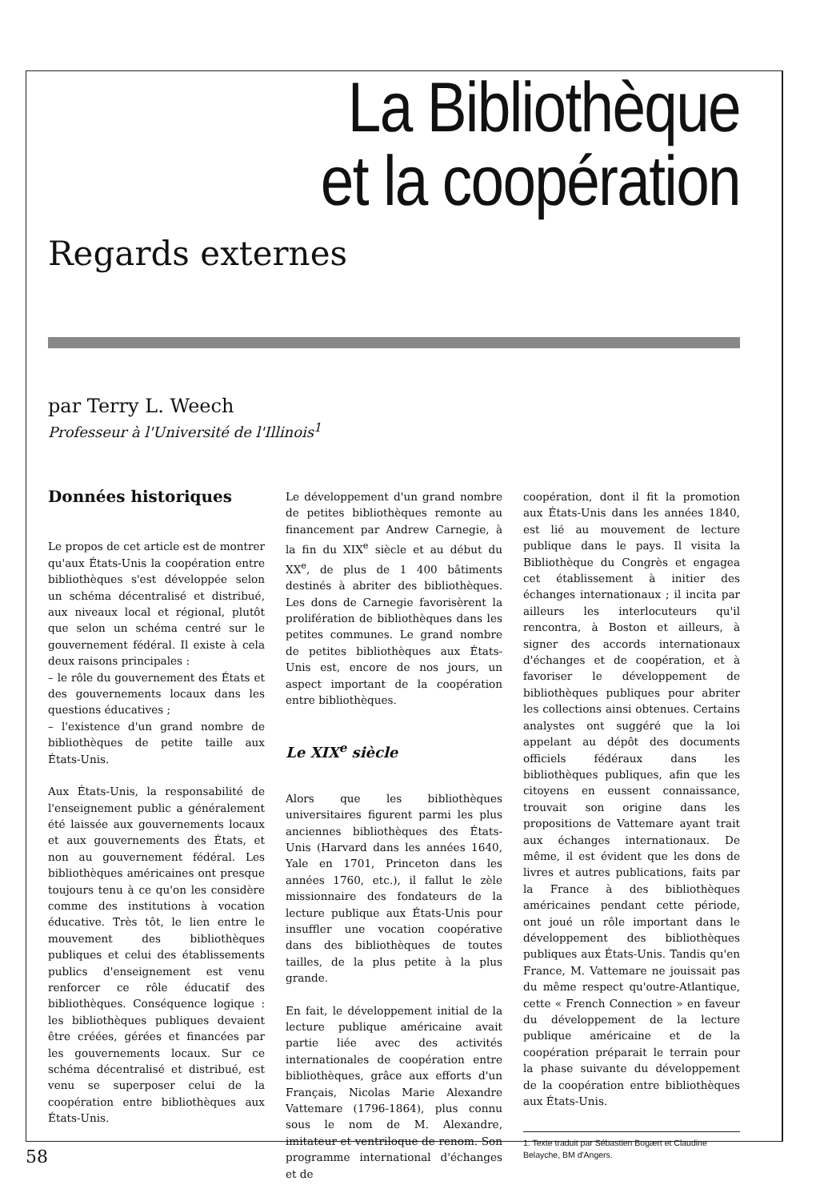La Bibliothèque
et la coopération
Regards externes
par Terry L. Weech
Professeur à l'Université de l'Illinois<sup>1</sup>
Données historiques
Le propos de cet article est de montrer qu'aux États-Unis la coopération entre bibliothèques s'est développée selon un schéma décentralisé et distribué, aux niveaux local et régional, plutôt que selon un schéma centré sur le gouvernement fédéral. Il existe à cela deux raisons principales :
– le rôle du gouvernement des États et des gouvernements locaux dans les questions éducatives ;
– l'existence d'un grand nombre de bibliothèques de petite taille aux États-Unis.
Aux États-Unis, la responsabilité de l'enseignement public a généralement été laissée aux gouvernements locaux et aux gouvernements des États, et non au gouvernement fédéral. Les bibliothèques américaines ont presque toujours tenu à ce qu'on les considère comme des institutions à vocation éducative. Très tôt, le lien entre le mouvement des bibliothèques publiques et celui des établissements publics d'enseignement est venu renforcer ce rôle éducatif des bibliothèques. Conséquence logique : les bibliothèques publiques devaient être créées, gérées et financées par les gouvernements locaux. Sur ce schéma décentralisé et distribué, est venu se superposer celui de la coopération entre bibliothèques aux États-Unis.
Le développement d'un grand nombre de petites bibliothèques remonte au financement par Andrew Carnegie, à la fin du XIX<sup>e</sup> siècle et au début du XX<sup>e</sup>, de plus de 1 400 bâtiments destinés à abriter des bibliothèques. Les dons de Carnegie favorisèrent la prolifération de bibliothèques dans les petites communes. Le grand nombre de petites bibliothèques aux États-Unis est, encore de nos jours, un aspect important de la coopération entre bibliothèques.
Le XIX<sup>e</sup> siècle
Alors que les bibliothèques universitaires figurent parmi les plus anciennes bibliothèques des États-Unis (Harvard dans les années 1640, Yale en 1701, Princeton dans les années 1760, etc.), il fallut le zèle missionnaire des fondateurs de la lecture publique aux États-Unis pour insuffler une vocation coopérative dans des bibliothèques de toutes tailles, de la plus petite à la plus grande.
En fait, le développement initial de la lecture publique américaine avait partie liée avec des activités internationales de coopération entre bibliothèques, grâce aux efforts d'un Français, Nicolas Marie Alexandre Vattemare (1796-1864), plus connu sous le nom de M. Alexandre, imitateur et ventriloque de renom. Son programme international d'échanges et de
coopération, dont il fit la promotion aux États-Unis dans les années 1840, est lié au mouvement de lecture publique dans le pays. Il visita la Bibliothèque du Congrès et engagea cet établissement à initier des échanges internationaux ; il incita par ailleurs les interlocuteurs qu'il rencontra, à Boston et ailleurs, à signer des accords internationaux d'échanges et de coopération, et à favoriser le développement de bibliothèques publiques pour abriter les collections ainsi obtenues. Certains analystes ont suggéré que la loi appelant au dépôt des documents officiels fédéraux dans les bibliothèques publiques, afin que les citoyens en eussent connaissance, trouvait son origine dans les propositions de Vattemare ayant trait aux échanges internationaux. De même, il est évident que les dons de livres et autres publications, faits par la France à des bibliothèques américaines pendant cette période, ont joué un rôle important dans le développement des bibliothèques publiques aux États-Unis. Tandis qu'en France, M. Vattemare ne jouissait pas du même respect qu'outre-Atlantique, cette « French Connection » en faveur du développement de la lecture publique américaine et de la coopération préparait le terrain pour la phase suivante du développement de la coopération entre bibliothèques aux États-Unis.
1. Texte traduit par Sébastien Bogært et Claudine Belayche, BM d'Angers.
58